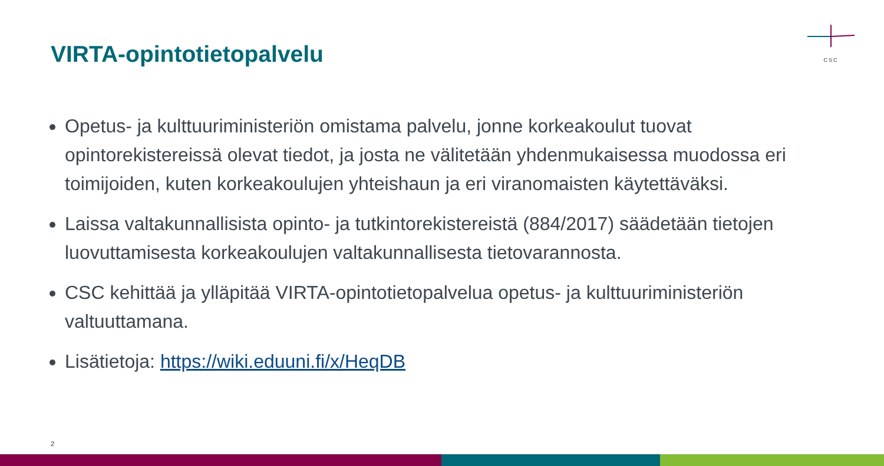VIRTA-opintotietopalvelu
CSC
Opetus- ja kulttuuriministeriön omistama palvelu, jonne korkeakoulut tuovat opintorekistereissä olevat tiedot, ja josta ne välitetään yhdenmukaisessa muodossa eri toimijoiden, kuten korkeakoulujen yhteishaun ja eri viranomaisten käytettäväksi.
Laissa valtakunnallisista opinto- ja tutkintorekistereistä (884/2017) säädetään tietojen luovuttamisesta korkeakoulujen valtakunnallisesta tietovarannosta.
CSC kehittää ja ylläpitää VIRTA-opintotietopalvelua opetus- ja kulttuuriministeriön valtuuttamana.
Lisätietoja: https://wiki.eduuni.fi/x/HeqDB
2